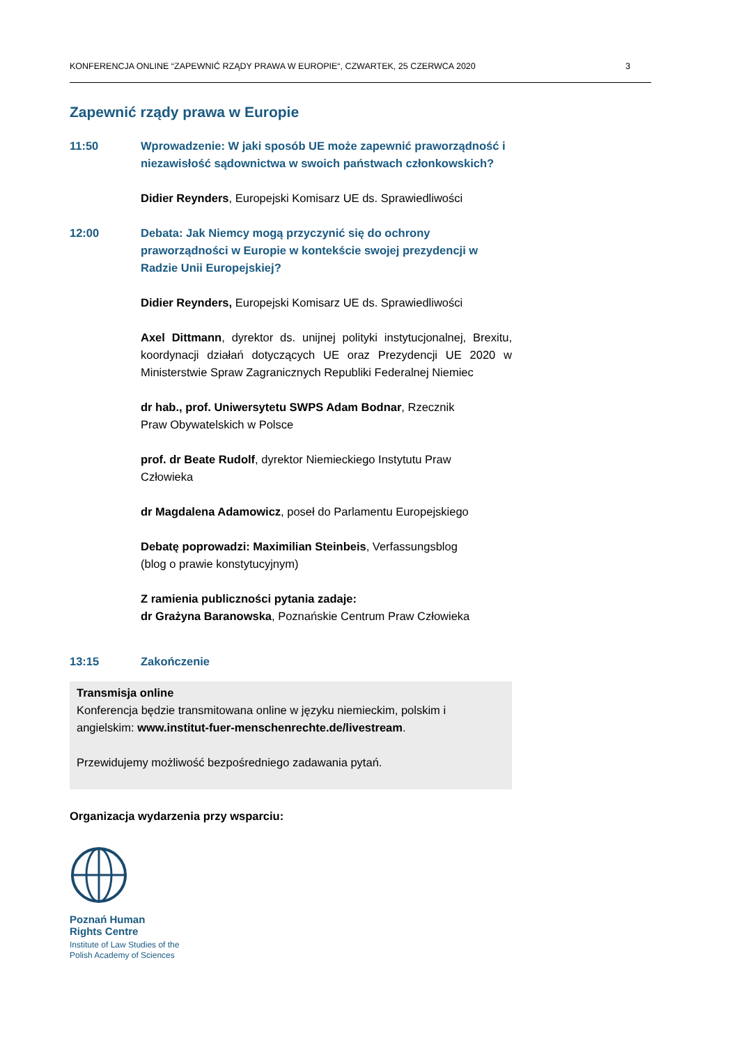KONFERENCJA ONLINE “ZAPEWNIĆ RZĄDY PRAWA W EUROPIE“, CZWARTEK, 25 CZERWCA 2020 3
Zapewnić rządy prawa w Europie
11:50 Wprowadzenie: W jaki sposób UE może zapewnić praworządność i niezawisłość sądownictwa w swoich państwach członkowskich?
Didier Reynders, Europejski Komisarz UE ds. Sprawiedliwości
12:00 Debata: Jak Niemcy mogą przyczynić się do ochrony praworządności w Europie w kontekście swojej prezydencji w Radzie Unii Europejskiej?
Didier Reynders, Europejski Komisarz UE ds. Sprawiedliwości
Axel Dittmann, dyrektor ds. unijnej polityki instytucjonalnej, Brexitu, koordynacji działań dotyczących UE oraz Prezydencji UE 2020 w Ministerstwie Spraw Zagranicznych Republiki Federalnej Niemiec
dr hab., prof. Uniwersytetu SWPS Adam Bodnar, Rzecznik
Praw Obywatelskich w Polsce
prof. dr Beate Rudolf, dyrektor Niemieckiego Instytutu Praw
Człowieka
dr Magdalena Adamowicz, poseł do Parlamentu Europejskiego
Debatę poprowadzi: Maximilian Steinbeis, Verfassungsblog
(blog o prawie konstytucyjnym)
Z ramienia publiczności pytania zadaje:
dr Grażyna Baranowska, Poznańskie Centrum Praw Człowieka
13:15 Zakończenie
Transmisja online
Konferencja będzie transmitowana online w języku niemieckim, polskim i angielskim: www.institut-fuer-menschenrechte.de/livestream.
Przewidujemy możliwość bezpośredniego zadawania pytań.
Organizacja wydarzenia przy wsparciu:
Poznań Human
Rights Centre
Institute of Law Studies of the
Polish Academy of Sciences